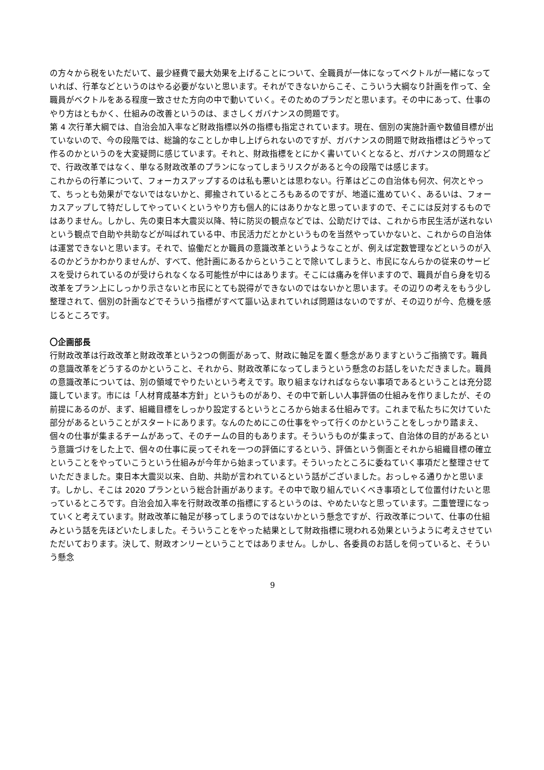の方々から税をいただいて、最少経費で最大効果を上げることについて、全職員が一体になってベクトルが一緒になっていれば、行革などというのはやる必要がないと思います。それができないからこそ、こういう大綱なり計画を作って、全職員がベクトルをある程度一致させた方向の中で動いていく。そのためのプランだと思います。その中にあって、仕事のやり方はともかく、仕組みの改善というのは、まさしくガバナンスの問題です。
第 4 次行革大綱では、自治会加入率など財政指標以外の指標も指定されています。現在、個別の実施計画や数値目標が出ていないので、今の段階では、総論的なことしか申し上げられないのですが、ガバナンスの問題で財政指標はどうやって作るのかというのを大変疑問に感じています。それと、財政指標をとにかく書いていくとなると、ガバナンスの問題などで、行政改革ではなく、単なる財政改革のプランになってしまうリスクがあると今の段階では感じます。
これからの行革について、フォーカスアップするのは私も悪いとは思わない。行革はどこの自治体も何次、何次とやって、ちっとも効果がでないではないかと、揶揄されているところもあるのですが、地道に進めていく、あるいは、フォーカスアップして特だししてやっていくというやり方も個人的にはありかなと思っていますので、そこには反対するものではありません。しかし、先の東日本大震災以降、特に防災の観点などでは、公助だけでは、これから市民生活が送れないという観点で自助や共助などが叫ばれている中、市民活力だとかというものを当然やっていかないと、これからの自治体は運営できないと思います。それで、協働だとか職員の意識改革というようなことが、例えば定数管理などというのが入るのかどうかわかりませんが、すべて、他計画にあるからということで除いてしまうと、市民になんらかの従来のサービスを受けられているのが受けられなくなる可能性が中にはあります。そこには痛みを伴いますので、職員が自ら身を切る改革をプラン上にしっかり示さないと市民にとても説得ができないのではないかと思います。その辺りの考えをもう少し整理されて、個別の計画などでそういう指標がすべて謳い込まれていれば問題はないのですが、その辺りが今、危機を感じるところです。
〇企画部長
行財政改革は行政改革と財政改革という2つの側面があって、財政に軸足を置く懸念がありますというご指摘です。職員の意識改革をどうするのかということ、それから、財政改革になってしまうという懸念のお話しをいただきました。職員の意識改革については、別の領域でやりたいという考えです。取り組まなければならない事項であるということは充分認識しています。市には「人材育成基本方針」というものがあり、その中で新しい人事評価の仕組みを作りましたが、その前提にあるのが、まず、組織目標をしっかり設定するというところから始まる仕組みです。これまで私たちに欠けていた部分があるということがスタートにあります。なんのためにこの仕事をやって行くのかということをしっかり踏まえ、個々の仕事が集まるチームがあって、そのチームの目的もあります。そういうものが集まって、自治体の目的があるという意識づけをした上で、個々の仕事に戻ってそれを一つの評価にするという、評価という側面とそれから組織目標の確立ということをやっていこうという仕組みが今年から始まっています。そういったところに委ねていく事項だと整理させていただきました。東日本大震災以来、自助、共助が言われているという話がございました。おっしゃる通りかと思います。しかし、そこは 2020 プランという総合計画があります。その中で取り組んでいくべき事項として位置付けたいと思っているところです。自治会加入率を行財政改革の指標にするというのは、やめたいなと思っています。二重管理になっていくと考えています。財政改革に軸足が移ってしまうのではないかという懸念ですが、行政改革について、仕事の仕組みという話を先ほどいたしました。そういうことをやった結果として財政指標に現われる効果というように考えさせていただいております。決して、財政オンリーということではありません。しかし、各委員のお話しを伺っていると、そういう懸念
9